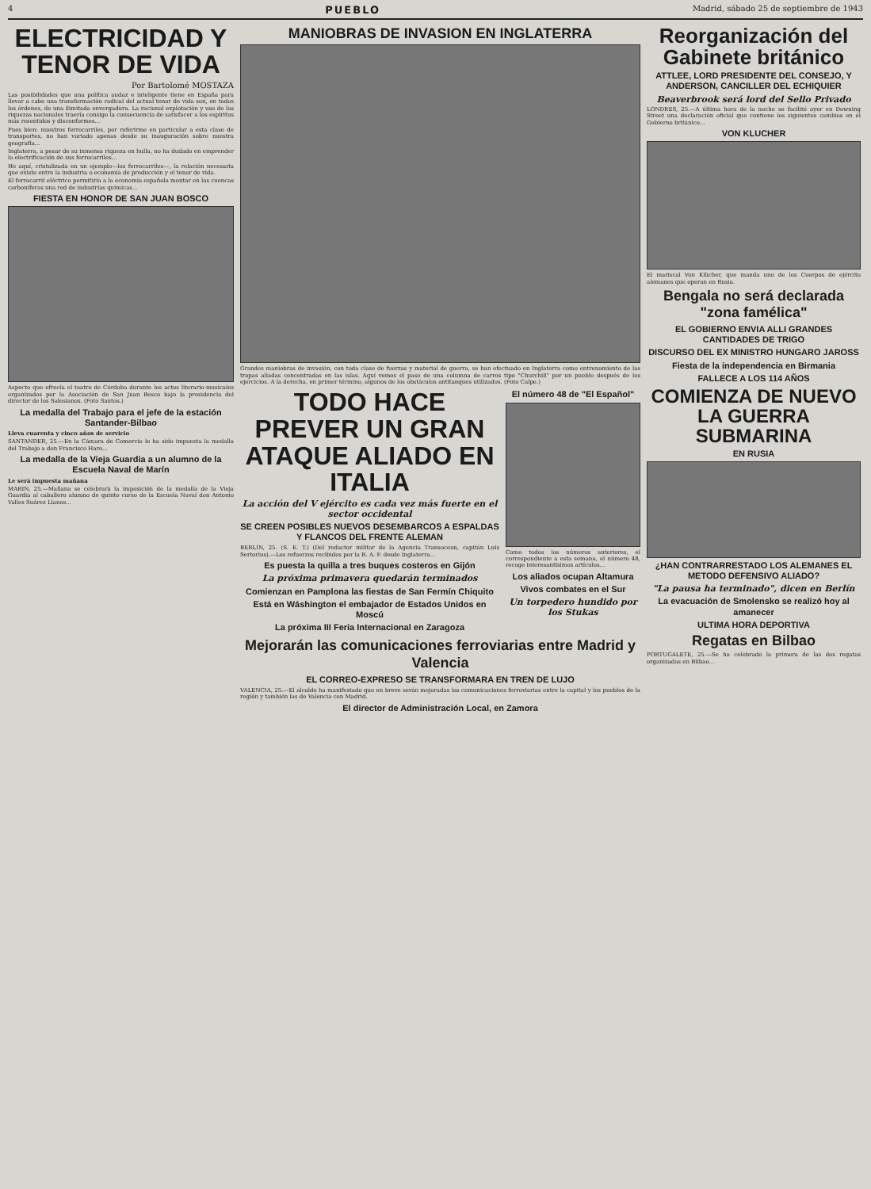4 PUEBLO Madrid, sábado 25 de septiembre de 1943
ELECTRICIDAD Y TENOR DE VIDA
Por Bartolomé MOSTAZA
Las posibilidades que una política audaz e inteligente tiene en España para llevar a cabo una transformación radical del actual tenor de vida son, en todos los órdenes, de una ilimitada envergadura. La racional explotación y uso de las riquezas nacionales traería consigo la consecuencia de satisfacer a los espíritus más resentidos y disconformes...
Pues bien: nuestros ferrocarriles, por referirme en particular a esta clase de transportes, no han variado apenas desde su inauguración sobre nuestra geografía...
Inglaterra, a pesar de su inmensa riqueza en hulla, no ha dudado en emprender la electrificación de sus ferrocarriles...
He aquí, cristalizada en un ejemplo—los ferrocarriles—, la relación necesaria que existe entre la industria o economía de producción y el tenor de vida.
El ferrocarril eléctrico permitiría a la economía española montar en las cuencas carboníferas una red de industrias químicas...
FIESTA EN HONOR DE SAN JUAN BOSCO
Aspecto que ofrecía el teatro de Córdoba durante los actos literario-musicales organizados por la Asociación de San Juan Bosco bajo la presidencia del director de los Salesianos. (Foto Santos.)
La medalla del Trabajo para el jefe de la estación Santander-Bilbao
Lleva cuarenta y cinco años de servicio
SANTANDER, 25.—En la Cámara de Comercio le ha sido impuesta la medalla del Trabajo a don Francisco Haro...
La medalla de la Vieja Guardia a un alumno de la Escuela Naval de Marín
Le será impuesta mañana
MARIN, 25.—Mañana se celebrará la imposición de la medalla de la Vieja Guardia al caballero alumno de quinto curso de la Escuela Naval don Antonio Valles Suárez Llanos...
MANIOBRAS DE INVASION EN INGLATERRA
Grandes maniobras de invasión, con toda clase de fuerzas y material de guerra, se han efectuado en Inglaterra como entrenamiento de las tropas aliadas concentradas en las islas. Aquí vemos el paso de una columna de carros tipo "Churchill" por un pueblo después de los ejercicios. A la derecha, en primer término, algunos de los obstáculos antitanques utilizados. (Foto Calpe.)
TODO HACE PREVER UN GRAN ATAQUE ALIADO EN ITALIA
La acción del V ejército es cada vez más fuerte en el sector occidental
SE CREEN POSIBLES NUEVOS DESEMBARCOS A ESPALDAS Y FLANCOS DEL FRENTE ALEMAN
BERLIN, 25. (S. E. T.) (Del redactor militar de la Agencia Transocean, capitán Luis Sertorius).—Los refuerzos recibidos por la R. A. F. desde Inglaterra...
Es puesta la quilla a tres buques costeros en Gijón
La próxima primavera quedarán terminados
Comienzan en Pamplona las fiestas de San Fermín Chiquito
Está en Wáshington el embajador de Estados Unidos en Moscú
La próxima III Feria Internacional en Zaragoza
El número 48 de "El Español"
Como todos los números anteriores, el correspondiente a esta semana, el número 48, recoge interesantísimos artículos...
Los aliados ocupan Altamura
Vivos combates en el Sur
Un torpedero hundido por los Stukas
Mejorarán las comunicaciones ferroviarias entre Madrid y Valencia
EL CORREO-EXPRESO SE TRANSFORMARA EN TREN DE LUJO
VALENCIA, 25.—El alcalde ha manifestado que en breve serán mejoradas las comunicaciones ferroviarias entre la capital y los pueblos de la región y también las de Valencia con Madrid.
El director de Administración Local, en Zamora
Reorganización del Gabinete británico
ATTLEE, LORD PRESIDENTE DEL CONSEJO, Y ANDERSON, CANCILLER DEL ECHIQUIER
Beaverbrook será lord del Sello Privado
LONDRES, 25.—A última hora de la noche se facilitó ayer en Downing Street una declaración oficial que contiene los siguientes cambios en el Gobierno británico...
VON KLUCHER
El mariscal Von Klücher, que manda uno de los Cuerpos de ejército alemanes que operan en Rusia.
Bengala no será declarada "zona famélica"
EL GOBIERNO ENVIA ALLI GRANDES CANTIDADES DE TRIGO
DISCURSO DEL EX MINISTRO HUNGARO JAROSS
Fiesta de la independencia en Birmania
FALLECE A LOS 114 AÑOS
COMIENZA DE NUEVO LA GUERRA SUBMARINA
EN RUSIA
¿HAN CONTRARRESTADO LOS ALEMANES EL METODO DEFENSIVO ALIADO?
"La pausa ha terminado", dicen en Berlín
La evacuación de Smolensko se realizó hoy al amanecer
ULTIMA HORA DEPORTIVA
Regatas en Bilbao
PORTUGALETE, 25.—Se ha celebrado la primera de las dos regatas organizadas en Bilbao...